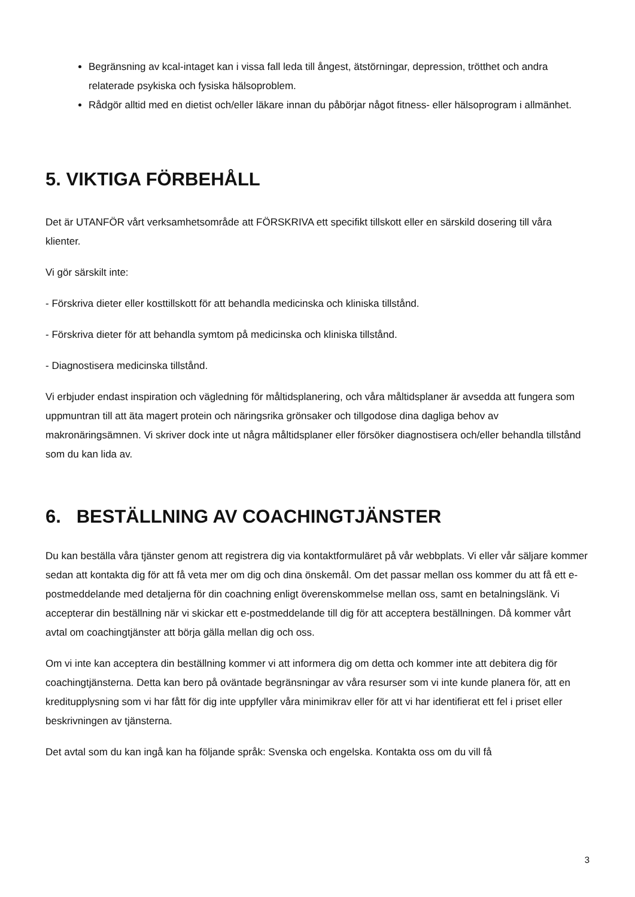Begränsning av kcal-intaget kan i vissa fall leda till ångest, ätstörningar, depression, trötthet och andra relaterade psykiska och fysiska hälsoproblem.
Rådgör alltid med en dietist och/eller läkare innan du påbörjar något fitness- eller hälsoprogram i allmänhet.
5. VIKTIGA FÖRBEHÅLL
Det är UTANFÖR vårt verksamhetsområde att FÖRSKRIVA ett specifikt tillskott eller en särskild dosering till våra klienter.
Vi gör särskilt inte:
- Förskriva dieter eller kosttillskott för att behandla medicinska och kliniska tillstånd.
- Förskriva dieter för att behandla symtom på medicinska och kliniska tillstånd.
- Diagnostisera medicinska tillstånd.
Vi erbjuder endast inspiration och vägledning för måltidsplanering, och våra måltidsplaner är avsedda att fungera som uppmuntran till att äta magert protein och näringsrika grönsaker och tillgodose dina dagliga behov av makronäringsämnen. Vi skriver dock inte ut några måltidsplaner eller försöker diagnostisera och/eller behandla tillstånd som du kan lida av.
6. BESTÄLLNING AV COACHINGTJÄNSTER
Du kan beställa våra tjänster genom att registrera dig via kontaktformuläret på vår webbplats. Vi eller vår säljare kommer sedan att kontakta dig för att få veta mer om dig och dina önskemål. Om det passar mellan oss kommer du att få ett e-postmeddelande med detaljerna för din coachning enligt överenskommelse mellan oss, samt en betalningslänk. Vi accepterar din beställning när vi skickar ett e-postmeddelande till dig för att acceptera beställningen. Då kommer vårt avtal om coachingtjänster att börja gälla mellan dig och oss.
Om vi inte kan acceptera din beställning kommer vi att informera dig om detta och kommer inte att debitera dig för coachingtjänsterna. Detta kan bero på oväntade begränsningar av våra resurser som vi inte kunde planera för, att en kreditupplysning som vi har fått för dig inte uppfyller våra minimikrav eller för att vi har identifierat ett fel i priset eller beskrivningen av tjänsterna.
Det avtal som du kan ingå kan ha följande språk: Svenska och engelska. Kontakta oss om du vill få
3